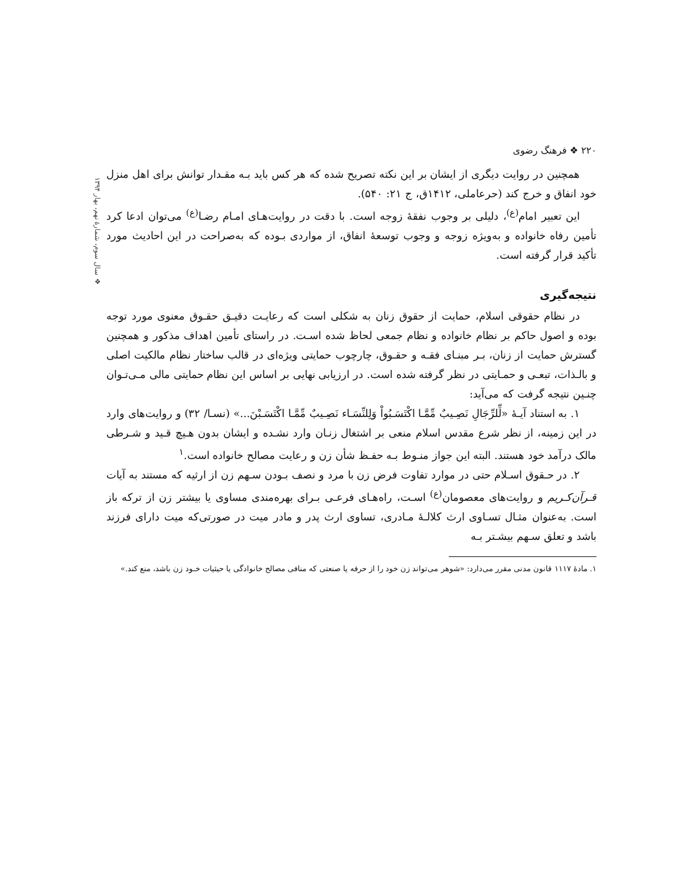۲۲۰ ❖ فرهنگ رضوی
❖ سال سوم، شمارهٔ نهم، بهار ۱۳۹۴
همچنین در روایت دیگری از ایشان بر این نکته تصریح شده که هر کس باید بـه مقـدار توانش برای اهل منزل خود انفاق و خرج کند (حرعاملی، ۱۴۱۲ق، ج ۲۱: ۵۴۰).
این تعبیر امام<sup>(ع)</sup>، دلیلی بر وجوب نفقهٔ زوجه است. با دقت در روایت‌هـای امـام رضـا<sup>(ع)</sup> می‌توان ادعا کرد تأمین رفاه خانواده و به‌ویژه زوجه و وجوب توسعهٔ انفاق، از مواردی بـوده که به‌صراحت در این احادیث مورد تأکید قرار گرفته است.
نتیجه‌گیری
در نظام حقوقی اسلام، حمایت از حقوق زنان به شکلی است که رعایـت دقیـق حقـوق معنوی مورد توجه بوده و اصول حاکم بر نظام خانواده و نظام جمعی لحاظ شده اسـت. در راستای تأمین اهداف مذکور و همچنین گسترش حمایت از زنان، بـر مبنـای فقـه و حقـوق، چارچوب حمایتی ویژه‌ای در قالب ساختار نظام مالکیت اصلی و بالـذات، تبعـی و حمـایتی در نظر گرفته شده است. در ارزیابی نهایی بر اساس این نظام حمایتی مالی مـی‌تـوان چنـین نتیجه گرفت که می‌آید:
۱. به استناد آیـهٔ «لِّلرِّجَالِ نَصِـيبٌ مِّمَّـا اكْتَسَـبُواْ وَلِلنِّسَـاء نَصِـيبٌ مِّمَّـا اكْتَسَـبْنَ...» (نسـا/ ۳۲) و روایت‌های وارد در این زمینه، از نظر شرع مقدس اسلام منعی بر اشتغال زنـان وارد نشـده و ایشان بدون هـیچ قـید و شـرطی مالک درآمد خود هستند. البته این جواز منـوط بـه حفـظ شأن زن و رعایت مصالح خانواده است.<sup>۱</sup>
۲. در حـقوق اسـلام حتی در موارد تفاوت فرض زن با مرد و نصف بـودن سـهم زن از ارثیه که مستند به آیات قـرآن‌کـریم و روایت‌های معصومان<sup>(ع)</sup> اسـت، راه‌هـای فرعـی بـرای بهره‌مندی مساوی یا بیشتر زن از ترکه باز است. به‌عنوان مثـال تسـاوی ارث کلالـهٔ مـادری، تساوی ارث پدر و مادر میت در صورتی‌که میت دارای فرزند باشد و تعلق سـهم بیشـتر بـه
۱. مادهٔ ۱۱۱۷ قانون مدنی مقرر می‌دارد: «شوهر می‌تواند زن خود را از حرفه یا صنعتی که منافی مصالح خانوادگی یا حیثیات خـود زن باشد، منع کند.»